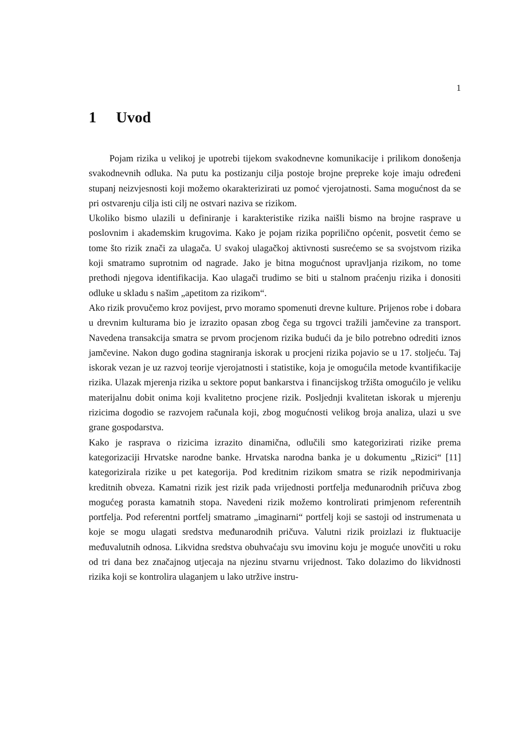1
1 Uvod
Pojam rizika u velikoj je upotrebi tijekom svakodnevne komunikacije i prilikom donošenja svakodnevnih odluka. Na putu ka postizanju cilja postoje brojne prepreke koje imaju određeni stupanj neizvjesnosti koji možemo okarakterizirati uz pomoć vjerojatnosti. Sama mogućnost da se pri ostvarenju cilja isti cilj ne ostvari naziva se rizikom.
Ukoliko bismo ulazili u definiranje i karakteristike rizika naišli bismo na brojne rasprave u poslovnim i akademskim krugovima. Kako je pojam rizika poprilično općenit, posvetit ćemo se tome što rizik znači za ulagača. U svakoj ulagačkoj aktivnosti susrećemo se sa svojstvom rizika koji smatramo suprotnim od nagrade. Jako je bitna mogućnost upravljanja rizikom, no tome prethodi njegova identifikacija. Kao ulagači trudimo se biti u stalnom praćenju rizika i donositi odluke u skladu s našim „apetitom za rizikom“.
Ako rizik provučemo kroz povijest, prvo moramo spomenuti drevne kulture. Prijenos robe i dobara u drevnim kulturama bio je izrazito opasan zbog čega su trgovci tražili jamčevine za transport. Navedena transakcija smatra se prvom procjenom rizika budući da je bilo potrebno odrediti iznos jamčevine. Nakon dugo godina stagniranja iskorak u procjeni rizika pojavio se u 17. stoljeću. Taj iskorak vezan je uz razvoj teorije vjerojatnosti i statistike, koja je omogućila metode kvantifikacije rizika. Ulazak mjerenja rizika u sektore poput bankarstva i financijskog tržišta omogućilo je veliku materijalnu dobit onima koji kvalitetno procjene rizik. Posljednji kvalitetan iskorak u mjerenju rizicima dogodio se razvojem računala koji, zbog mogućnosti velikog broja analiza, ulazi u sve grane gospodarstva.
Kako je rasprava o rizicima izrazito dinamična, odlučili smo kategorizirati rizike prema kategorizaciji Hrvatske narodne banke. Hrvatska narodna banka je u dokumentu „Rizici“ [11] kategorizirala rizike u pet kategorija. Pod kreditnim rizikom smatra se rizik nepodmirivanja kreditnih obveza. Kamatni rizik jest rizik pada vrijednosti portfelja međunarodnih pričuva zbog mogućeg porasta kamatnih stopa. Navedeni rizik možemo kontrolirati primjenom referentnih portfelja. Pod referentni portfelj smatramo „imaginarni“ portfelj koji se sastoji od instrumenata u koje se mogu ulagati sredstva međunarodnih pričuva. Valutni rizik proizlazi iz fluktuacije međuvalutnih odnosa. Likvidna sredstva obuhvaćaju svu imovinu koju je moguće unovčiti u roku od tri dana bez značajnog utjecaja na njezinu stvarnu vrijednost. Tako dolazimo do likvidnosti rizika koji se kontrolira ulaganjem u lako utržive instru-